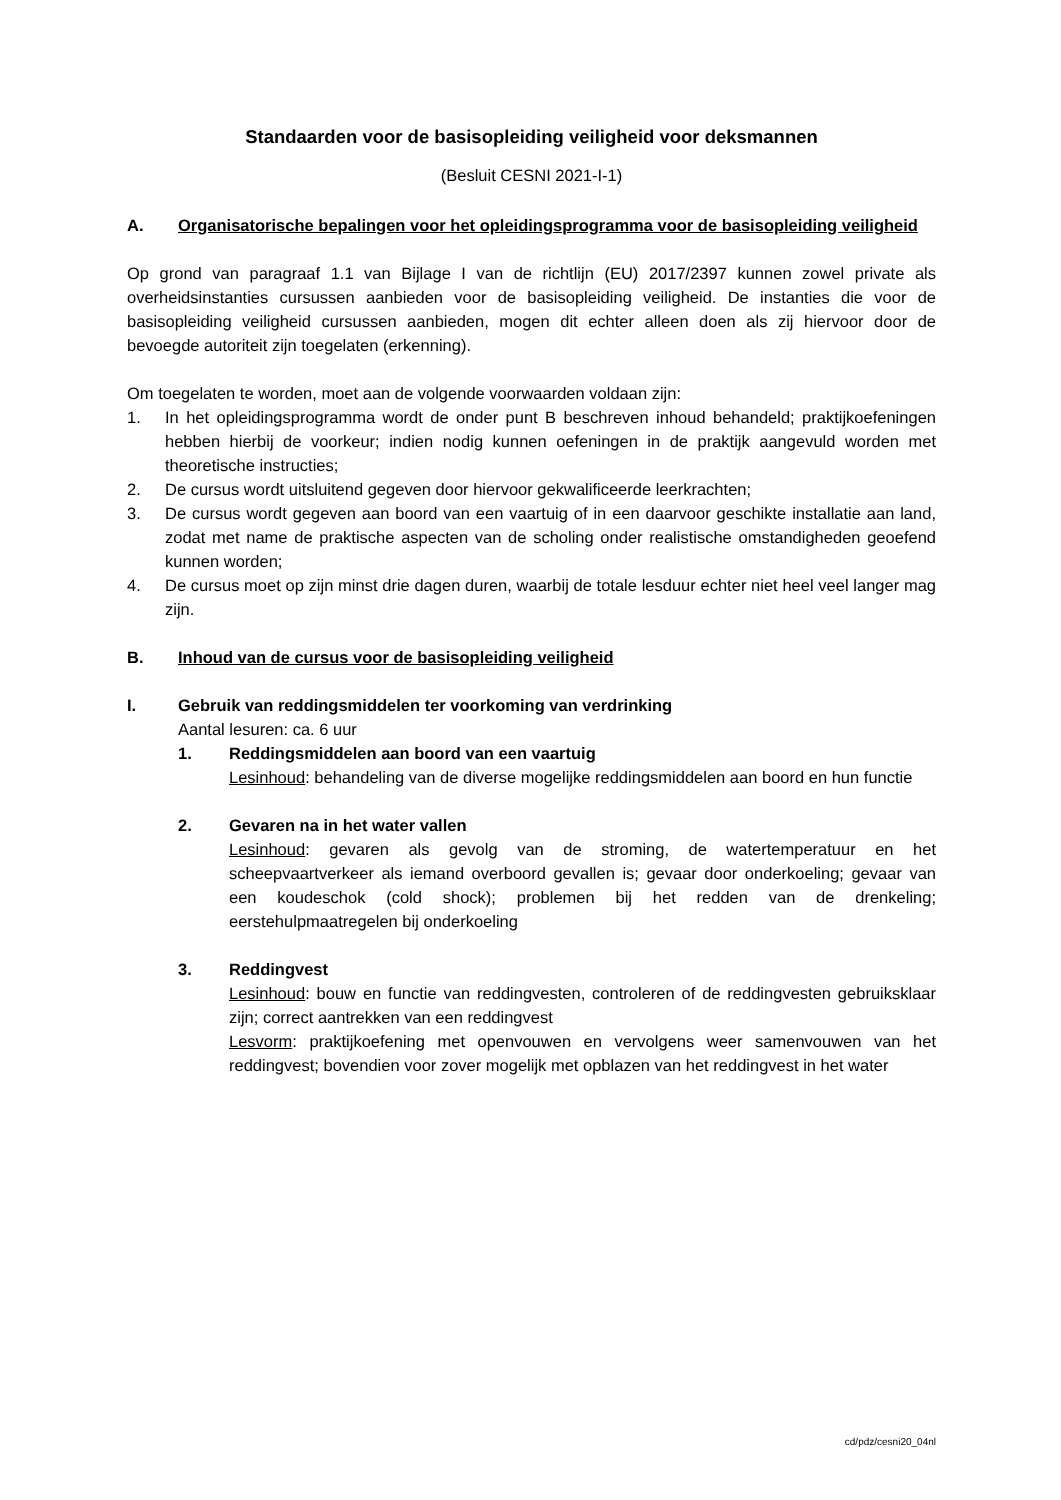Standaarden voor de basisopleiding veiligheid voor deksmannen
(Besluit CESNI 2021-I-1)
A. Organisatorische bepalingen voor het opleidingsprogramma voor de basisopleiding veiligheid
Op grond van paragraaf 1.1 van Bijlage I van de richtlijn (EU) 2017/2397 kunnen zowel private als overheidsinstanties cursussen aanbieden voor de basisopleiding veiligheid. De instanties die voor de basisopleiding veiligheid cursussen aanbieden, mogen dit echter alleen doen als zij hiervoor door de bevoegde autoriteit zijn toegelaten (erkenning).
Om toegelaten te worden, moet aan de volgende voorwaarden voldaan zijn:
1. In het opleidingsprogramma wordt de onder punt B beschreven inhoud behandeld; praktijkoefeningen hebben hierbij de voorkeur; indien nodig kunnen oefeningen in de praktijk aangevuld worden met theoretische instructies;
2. De cursus wordt uitsluitend gegeven door hiervoor gekwalificeerde leerkrachten;
3. De cursus wordt gegeven aan boord van een vaartuig of in een daarvoor geschikte installatie aan land, zodat met name de praktische aspecten van de scholing onder realistische omstandigheden geoefend kunnen worden;
4. De cursus moet op zijn minst drie dagen duren, waarbij de totale lesduur echter niet heel veel langer mag zijn.
B. Inhoud van de cursus voor de basisopleiding veiligheid
I. Gebruik van reddingsmiddelen ter voorkoming van verdrinking
Aantal lesuren: ca. 6 uur
1. Reddingsmiddelen aan boord van een vaartuig
Lesinhoud: behandeling van de diverse mogelijke reddingsmiddelen aan boord en hun functie
2. Gevaren na in het water vallen
Lesinhoud: gevaren als gevolg van de stroming, de watertemperatuur en het scheepvaartverkeer als iemand overboord gevallen is; gevaar door onderkoeling; gevaar van een koudeschok (cold shock); problemen bij het redden van de drenkeling; eerstehulpmaatregelen bij onderkoeling
3. Reddingvest
Lesinhoud: bouw en functie van reddingvesten, controleren of de reddingvesten gebruiksklaar zijn; correct aantrekken van een reddingvest
Lesvorm: praktijkoefening met openvouwen en vervolgens weer samenvouwen van het reddingvest; bovendien voor zover mogelijk met opblazen van het reddingvest in het water
cd/pdz/cesni20_04nl